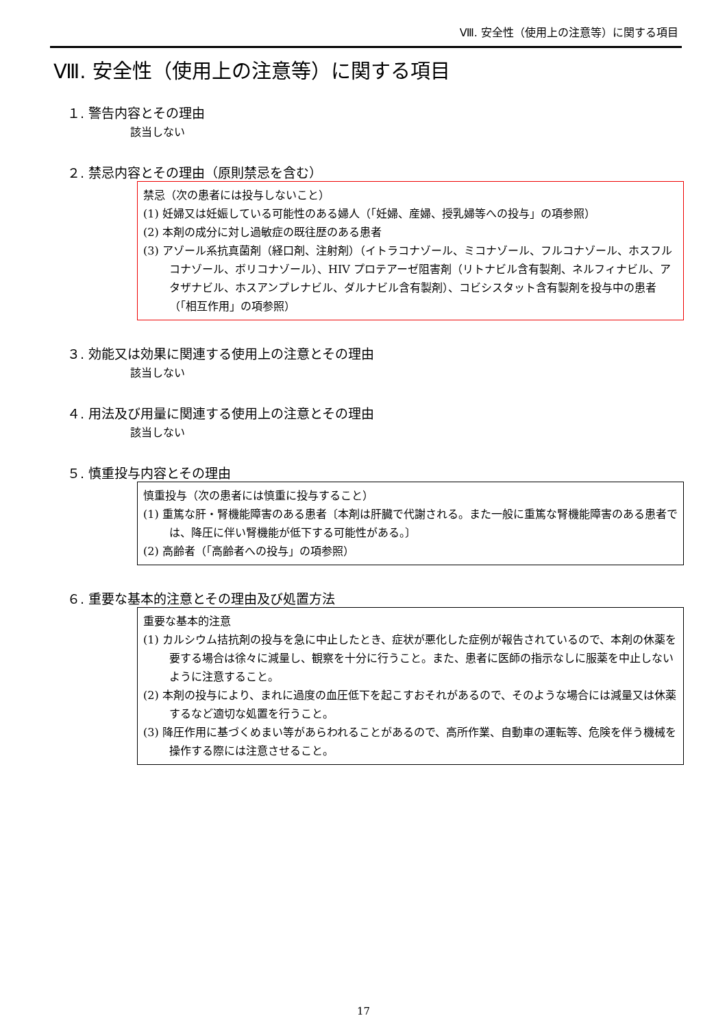Ⅷ. 安全性（使用上の注意等）に関する項目
Ⅷ. 安全性（使用上の注意等）に関する項目
１. 警告内容とその理由
該当しない
２. 禁忌内容とその理由（原則禁忌を含む）
禁忌（次の患者には投与しないこと）
(1) 妊婦又は妊娠している可能性のある婦人（「妊婦、産婦、授乳婦等への投与」の項参照）
(2) 本剤の成分に対し過敏症の既往歴のある患者
(3) アゾール系抗真菌剤（経口剤、注射剤）（イトラコナゾール、ミコナゾール、フルコナゾール、ホスフルコナゾール、ボリコナゾール）、HIV プロテアーゼ阻害剤（リトナビル含有製剤、ネルフィナビル、アタザナビル、ホスアンプレナビル、ダルナビル含有製剤）、コビシスタット含有製剤を投与中の患者（「相互作用」の項参照）
３. 効能又は効果に関連する使用上の注意とその理由
該当しない
４. 用法及び用量に関連する使用上の注意とその理由
該当しない
５. 慎重投与内容とその理由
慎重投与（次の患者には慎重に投与すること）
(1) 重篤な肝・腎機能障害のある患者〔本剤は肝臓で代謝される。また一般に重篤な腎機能障害のある患者では、降圧に伴い腎機能が低下する可能性がある。〕
(2) 高齢者（「高齢者への投与」の項参照）
６. 重要な基本的注意とその理由及び処置方法
重要な基本的注意
(1) カルシウム拮抗剤の投与を急に中止したとき、症状が悪化した症例が報告されているので、本剤の休薬を要する場合は徐々に減量し、観察を十分に行うこと。また、患者に医師の指示なしに服薬を中止しないように注意すること。
(2) 本剤の投与により、まれに過度の血圧低下を起こすおそれがあるので、そのような場合には減量又は休薬するなど適切な処置を行うこと。
(3) 降圧作用に基づくめまい等があらわれることがあるので、高所作業、自動車の運転等、危険を伴う機械を操作する際には注意させること。
17